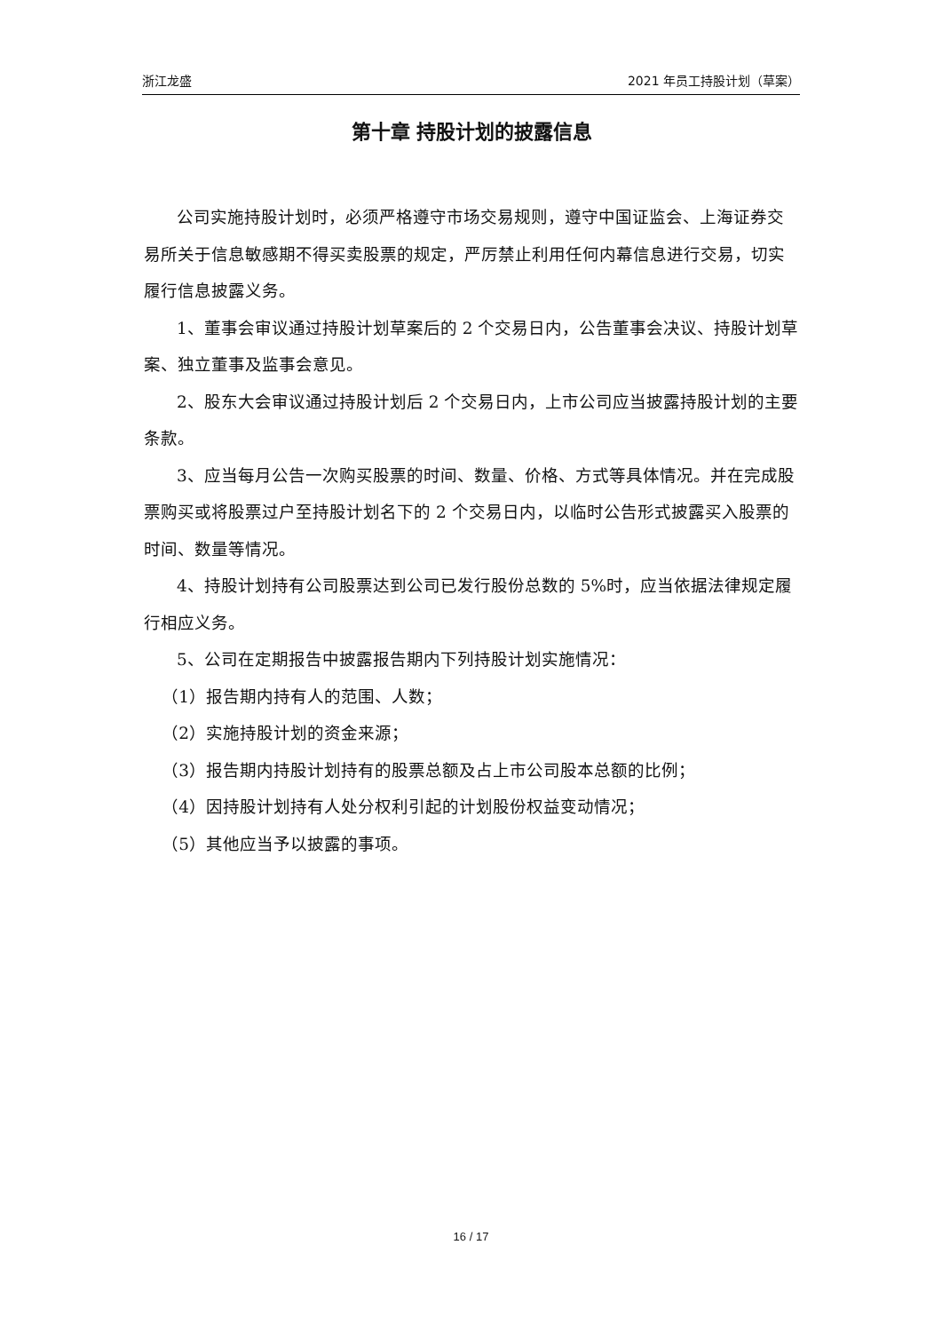浙江龙盛 2021 年员工持股计划（草案）
第十章 持股计划的披露信息
公司实施持股计划时，必须严格遵守市场交易规则，遵守中国证监会、上海证券交易所关于信息敏感期不得买卖股票的规定，严厉禁止利用任何内幕信息进行交易，切实履行信息披露义务。
1、董事会审议通过持股计划草案后的 2 个交易日内，公告董事会决议、持股计划草案、独立董事及监事会意见。
2、股东大会审议通过持股计划后 2 个交易日内，上市公司应当披露持股计划的主要条款。
3、应当每月公告一次购买股票的时间、数量、价格、方式等具体情况。并在完成股票购买或将股票过户至持股计划名下的 2 个交易日内，以临时公告形式披露买入股票的时间、数量等情况。
4、持股计划持有公司股票达到公司已发行股份总数的 5%时，应当依据法律规定履行相应义务。
5、公司在定期报告中披露报告期内下列持股计划实施情况：
（1）报告期内持有人的范围、人数；
（2）实施持股计划的资金来源；
（3）报告期内持股计划持有的股票总额及占上市公司股本总额的比例；
（4）因持股计划持有人处分权利引起的计划股份权益变动情况；
（5）其他应当予以披露的事项。
16 / 17